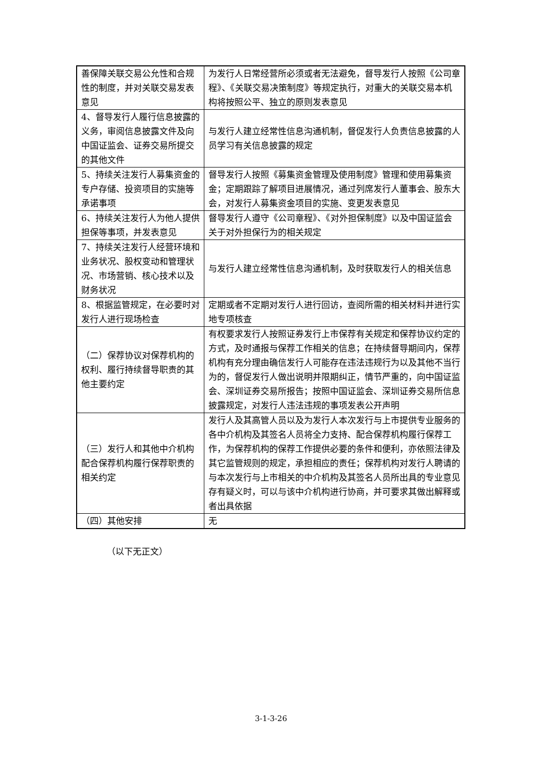| 善保障关联交易公允性和合规性的制度，并对关联交易发表意见 | 为发行人日常经营所必须或者无法避免，督导发行人按照《公司章程》、《关联交易决策制度》等规定执行，对重大的关联交易本机构将按照公平、独立的原则发表意见 |
| 4、督导发行人履行信息披露的义务，审阅信息披露文件及向中国证监会、证券交易所提交的其他文件 | 与发行人建立经常性信息沟通机制，督促发行人负责信息披露的人员学习有关信息披露的规定 |
| 5、持续关注发行人募集资金的专户存储、投资项目的实施等承诺事项 | 督导发行人按照《募集资金管理及使用制度》管理和使用募集资金；定期跟踪了解项目进展情况，通过列席发行人董事会、股东大会，对发行人募集资金项目的实施、变更发表意见 |
| 6、持续关注发行人为他人提供担保等事项，并发表意见 | 督导发行人遵守《公司章程》、《对外担保制度》以及中国证监会关于对外担保行为的相关规定 |
| 7、持续关注发行人经营环境和业务状况、股权变动和管理状况、市场营销、核心技术以及财务状况 | 与发行人建立经常性信息沟通机制，及时获取发行人的相关信息 |
| 8、根据监管规定，在必要时对发行人进行现场检查 | 定期或者不定期对发行人进行回访，查阅所需的相关材料并进行实地专项核查 |
| （二）保荐协议对保荐机构的权利、履行持续督导职责的其他主要约定 | 有权要求发行人按照证券发行上市保荐有关规定和保荐协议约定的方式，及时通报与保荐工作相关的信息；在持续督导期间内，保荐机构有充分理由确信发行人可能存在违法违规行为以及其他不当行为的，督促发行人做出说明并限期纠正，情节严重的，向中国证监会、深圳证券交易所报告；按照中国证监会、深圳证券交易所信息披露规定，对发行人违法违规的事项发表公开声明 |
| （三）发行人和其他中介机构配合保荐机构履行保荐职责的相关约定 | 发行人及其高管人员以及为发行人本次发行与上市提供专业服务的各中介机构及其签名人员将全力支持、配合保荐机构履行保荐工作，为保荐机构的保荐工作提供必要的条件和便利，亦依照法律及其它监管规则的规定，承担相应的责任；保荐机构对发行人聘请的与本次发行与上市相关的中介机构及其签名人员所出具的专业意见存有疑义时，可以与该中介机构进行协商，并可要求其做出解释或者出具依据 |
| （四）其他安排 | 无 |
（以下无正文）
3-1-3-26